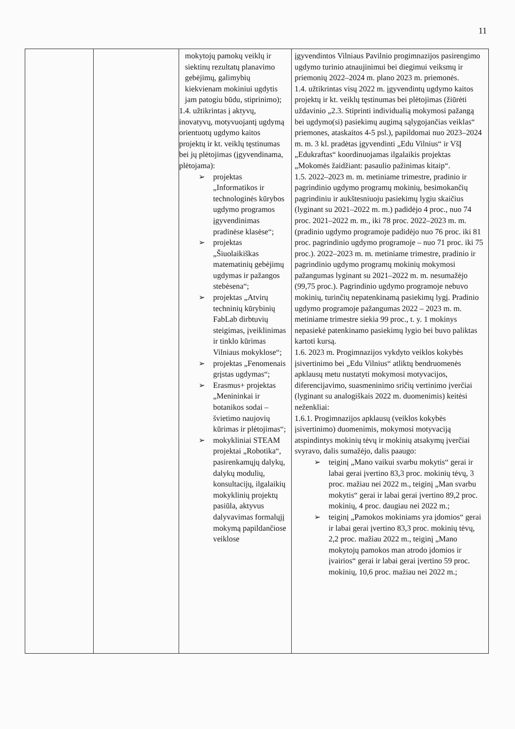11
| | | mokytojų pamokų veiklų ir siektinų rezultatų planavimo gebėjimų, galimybių kiekvienam mokiniui ugdytis jam patogiu būdu, stiprinimo); 1.4. užtikrintas į aktyvų, inovatyvų, motyvuojantį ugdymą orientuotų ugdymo kaitos projektų ir kt. veiklų tęstinumas bei jų plėtojimas (įgyvendinama, plėtojama): ➢ projektas „Informatikos ir technologinės kūrybos ugdymo programos įgyvendinimas pradinėse klasėse“; ➢ projektas „Šiuolaikiškas matematinių gebėjimų ugdymas ir pažangos stebėsena“; ➢ projektas „Atvirų techninių kūrybinių FabLab dirbtuvių steigimas, įveiklinimas ir tinklo kūrimas Vilniaus mokyklose“; ➢ projektas „Fenomenais grįstas ugdymas“; ➢ Erasmus+ projektas „Menininkai ir botanikos sodai – švietimo naujovių kūrimas ir plėtojimas“; ➢ mokykliniai STEAM projektai „Robotika“, pasirenkamųjų dalykų, dalykų modulių, konsultacijų, ilgalaikių mokyklinių projektų pasiūla, aktyvus dalyvavimas formalųjį mokymą papildančiose veiklose | įgyvendintos Vilniaus Pavilnio progimnazijos pasirengimo ugdymo turinio atnaujinimui bei diegimui veiksmų ir priemonių 2022–2024 m. plano 2023 m. priemonės. 1.4. užtikrintas visų 2022 m. įgyvendintų ugdymo kaitos projektų ir kt. veiklų tęstinumas bei plėtojimas (žiūrėti uždavinio „2.3. Stiprinti individualią mokymosi pažangą bei ugdymo(si) pasiekimų augimą sąlygojančias veiklas“ priemones, ataskaitos 4-5 psl.), papildomai nuo 2023–2024 m. m. 3 kl. pradėtas įgyvendinti „Edu Vilnius“ ir VšĮ „Edukraftas“ koordinuojamas ilgalaikis projektas „Mokomės žaidžiant: pasaulio pažinimas kitaip“. 1.5. 2022–2023 m. m. metiniame trimestre, pradinio ir pagrindinio ugdymo programų mokinių, besimokančių pagrindiniu ir aukštesniuoju pasiekimų lygiu skaičius (lyginant su 2021–2022 m. m.) padidėjo 4 proc., nuo 74 proc. 2021–2022 m. m., iki 78 proc. 2022–2023 m. m. (pradinio ugdymo programoje padidėjo nuo 76 proc. iki 81 proc. pagrindinio ugdymo programoje – nuo 71 proc. iki 75 proc.). 2022–2023 m. m. metiniame trimestre, pradinio ir pagrindinio ugdymo programų mokinių mokymosi pažangumas lyginant su 2021–2022 m. m. nesumažėjo (99,75 proc.). Pagrindinio ugdymo programoje nebuvo mokinių, turinčių nepatenkinamą pasiekimų lygį. Pradinio ugdymo programoje pažangumas 2022 – 2023 m. m. metiniame trimestre siekia 99 proc., t. y. 1 mokinys nepasiekė patenkinamo pasiekimų lygio bei buvo paliktas kartoti kursą. 1.6. 2023 m. Progimnazijos vykdyto veiklos kokybės įsivertinimo bei „Edu Vilnius“ atliktų bendruomenės apklausų metu nustatyti mokymosi motyvacijos, diferencijavimo, suasmeninimo sričių vertinimo įverčiai (lyginant su analogiškais 2022 m. duomenimis) keitėsi neženkliai: 1.6.1. Progimnazijos apklausų (veiklos kokybės įsivertinimo) duomenimis, mokymosi motyvaciją atspindintys mokinių tėvų ir mokinių atsakymų įverčiai svyravo, dalis sumažėjo, dalis paaugo: ➢ teiginį „Mano vaikui svarbu mokytis“ gerai ir labai gerai įvertino 83,3 proc. mokinių tėvų, 3 proc. mažiau nei 2022 m., teiginį „Man svarbu mokytis“ gerai ir labai gerai įvertino 89,2 proc. mokinių, 4 proc. daugiau nei 2022 m.; ➢ teiginį „Pamokos mokiniams yra įdomios“ gerai ir labai gerai įvertino 83,3 proc. mokinių tėvų, 2,2 proc. mažiau 2022 m., teiginį „Mano mokytojų pamokos man atrodo įdomios ir įvairios“ gerai ir labai gerai įvertino 59 proc. mokinių, 10,6 proc. mažiau nei 2022 m.; |